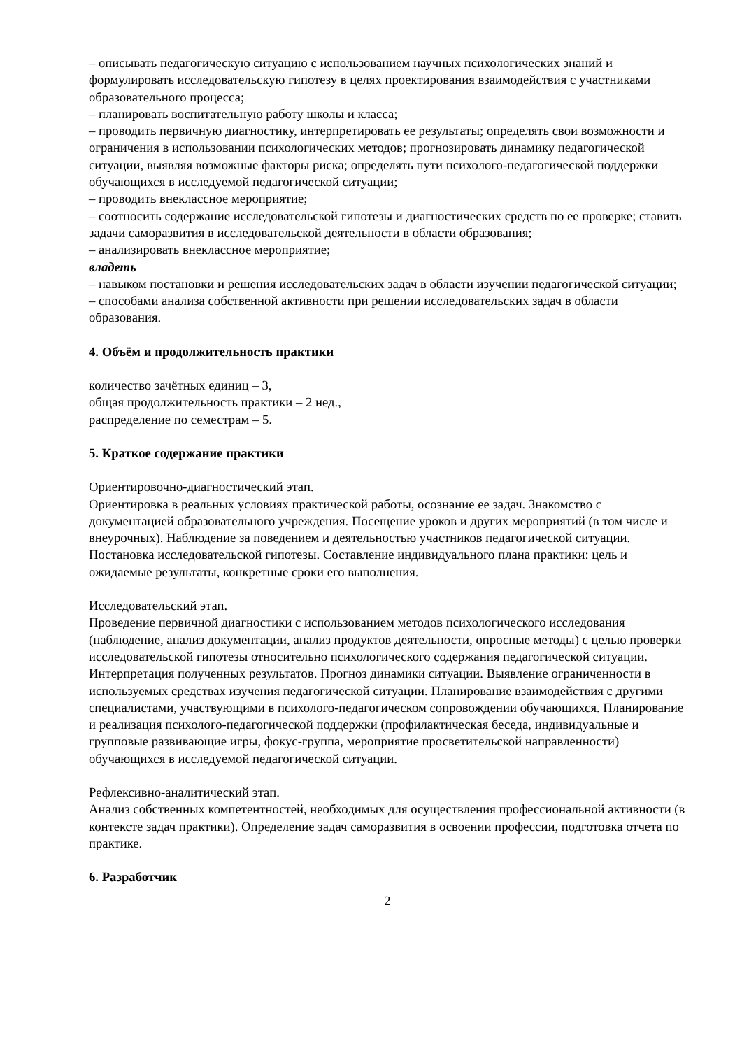– описывать педагогическую ситуацию с использованием научных психологических знаний и формулировать исследовательскую гипотезу в целях проектирования взаимодействия с участниками образовательного процесса;
– планировать воспитательную работу школы и класса;
– проводить первичную диагностику, интерпретировать ее результаты; определять свои возможности и ограничения в использовании психологических методов; прогнозировать динамику педагогической ситуации, выявляя возможные факторы риска; определять пути психолого-педагогической поддержки обучающихся в исследуемой педагогической ситуации;
– проводить внеклассное мероприятие;
– соотносить содержание исследовательской гипотезы и диагностических средств по ее проверке; ставить задачи саморазвития в исследовательской деятельности в области образования;
– анализировать внеклассное мероприятие;
владеть
– навыком постановки и решения исследовательских задач в области изучении педагогической ситуации;
– способами анализа собственной активности при решении исследовательских задач в области образования.
4. Объём и продолжительность практики
количество зачётных единиц – 3,
общая продолжительность практики – 2 нед.,
распределение по семестрам – 5.
5. Краткое содержание практики
Ориентировочно-диагностический этап.
Ориентировка в реальных условиях практической работы, осознание ее задач. Знакомство с документацией образовательного учреждения. Посещение уроков и других мероприятий (в том числе и внеурочных). Наблюдение за поведением и деятельностью участников педагогической ситуации. Постановка исследовательской гипотезы. Составление индивидуального плана практики: цель и ожидаемые результаты, конкретные сроки его выполнения.
Исследовательский этап.
Проведение первичной диагностики с использованием методов психологического исследования (наблюдение, анализ документации, анализ продуктов деятельности, опросные методы) с целью проверки исследовательской гипотезы относительно психологического содержания педагогической ситуации. Интерпретация полученных результатов. Прогноз динамики ситуации. Выявление ограниченности в используемых средствах изучения педагогической ситуации. Планирование взаимодействия с другими специалистами, участвующими в психолого-педагогическом сопровождении обучающихся. Планирование и реализация психолого-педагогической поддержки (профилактическая беседа, индивидуальные и групповые развивающие игры, фокус-группа, мероприятие просветительской направленности) обучающихся в исследуемой педагогической ситуации.
Рефлексивно-аналитический этап.
Анализ собственных компетентностей, необходимых для осуществления профессиональной активности (в контексте задач практики). Определение задач саморазвития в освоении профессии, подготовка отчета по практике.
6. Разработчик
2